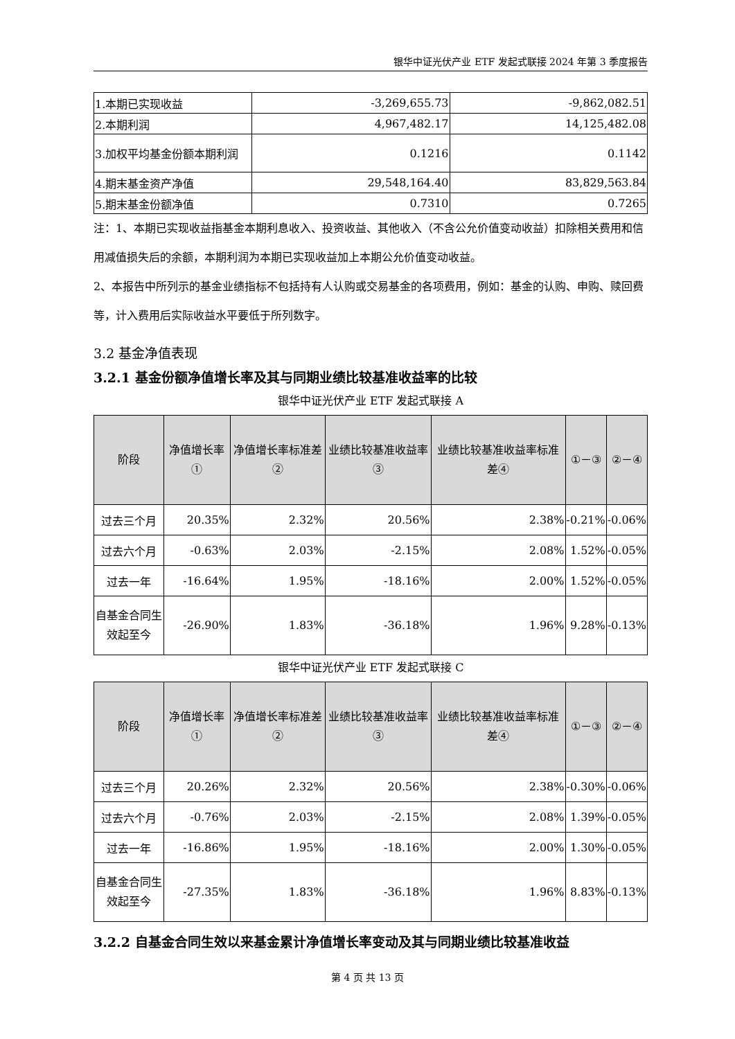银华中证光伏产业 ETF 发起式联接 2024 年第 3 季度报告
| 1.本期已实现收益 | -3,269,655.73 | -9,862,082.51 |
| 2.本期利润 | 4,967,482.17 | 14,125,482.08 |
| 3.加权平均基金份额本期利润 | 0.1216 | 0.1142 |
| 4.期末基金资产净值 | 29,548,164.40 | 83,829,563.84 |
| 5.期末基金份额净值 | 0.7310 | 0.7265 |
注：1、本期已实现收益指基金本期利息收入、投资收益、其他收入（不含公允价值变动收益）扣除相关费用和信用减值损失后的余额，本期利润为本期已实现收益加上本期公允价值变动收益。
2、本报告中所列示的基金业绩指标不包括持有人认购或交易基金的各项费用，例如：基金的认购、申购、赎回费等，计入费用后实际收益水平要低于所列数字。
3.2 基金净值表现
3.2.1 基金份额净值增长率及其与同期业绩比较基准收益率的比较
银华中证光伏产业 ETF 发起式联接 A
| 阶段 | 净值增长率① | 净值增长率标准差② | 业绩比较基准收益率③ | 业绩比较基准收益率标准差④ | ①－③ | ②－④ |
| --- | --- | --- | --- | --- | --- | --- |
| 过去三个月 | 20.35% | 2.32% | 20.56% | 2.38% | -0.21% | -0.06% |
| 过去六个月 | -0.63% | 2.03% | -2.15% | 2.08% | 1.52% | -0.05% |
| 过去一年 | -16.64% | 1.95% | -18.16% | 2.00% | 1.52% | -0.05% |
| 自基金合同生效起至今 | -26.90% | 1.83% | -36.18% | 1.96% | 9.28% | -0.13% |
银华中证光伏产业 ETF 发起式联接 C
| 阶段 | 净值增长率① | 净值增长率标准差② | 业绩比较基准收益率③ | 业绩比较基准收益率标准差④ | ①－③ | ②－④ |
| --- | --- | --- | --- | --- | --- | --- |
| 过去三个月 | 20.26% | 2.32% | 20.56% | 2.38% | -0.30% | -0.06% |
| 过去六个月 | -0.76% | 2.03% | -2.15% | 2.08% | 1.39% | -0.05% |
| 过去一年 | -16.86% | 1.95% | -18.16% | 2.00% | 1.30% | -0.05% |
| 自基金合同生效起至今 | -27.35% | 1.83% | -36.18% | 1.96% | 8.83% | -0.13% |
3.2.2 自基金合同生效以来基金累计净值增长率变动及其与同期业绩比较基准收益
第 4 页 共 13 页